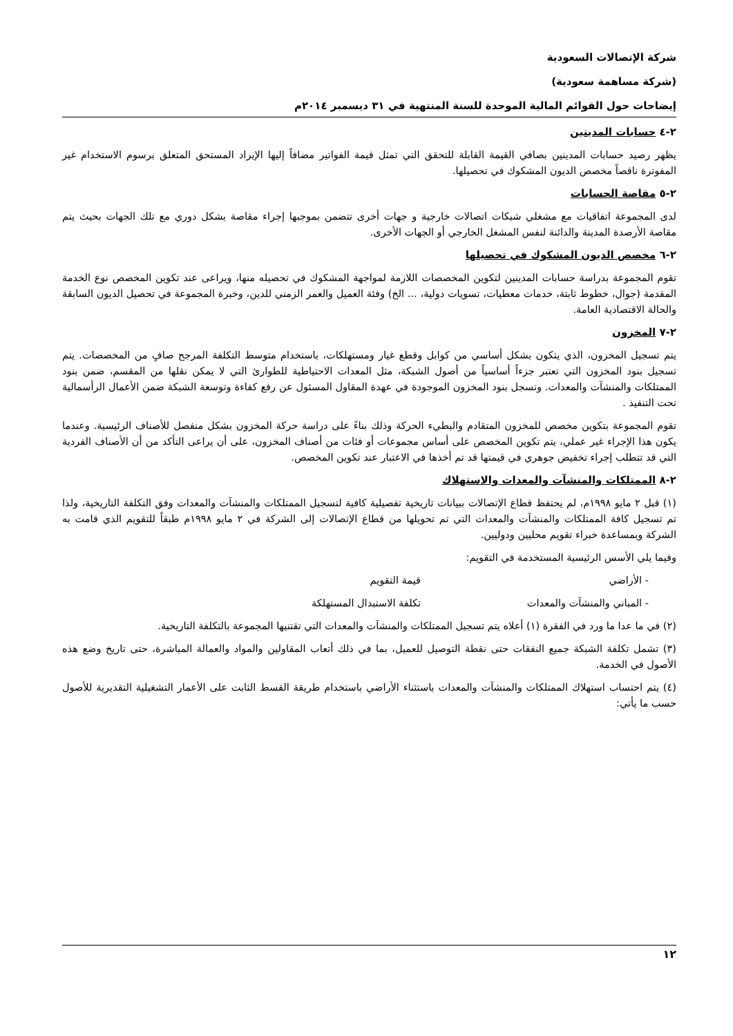شركة الإتصالات السعودية
(شركة مساهمة سعودية)
إيضاحات حول القوائم المالية الموحدة للسنة المنتهية في ٣١ ديسمبر ٢٠١٤م
٢-٤ حسابات المدينين
يظهر رصيد حسابات المدينين بصافي القيمة القابلة للتحقق التي تمثل قيمة الفواتير مضافاً إليها الإيراد المستحق المتعلق برسوم الاستخدام غير المفوترة ناقصاً مخصص الديون المشكوك في تحصيلها.
٢-٥ مقاصة الحسابات
لدى المجموعة اتفاقيات مع مشغلي شبكات اتصالات خارجية و جهات أخرى تتضمن بموجبها إجراء مقاصة بشكل دوري مع تلك الجهات بحيث يتم مقاصة الأرصدة المدينة والدائنة لنفس المشغل الخارجي أو الجهات الأخرى.
٢-٦ مخصص الديون المشكوك في تحصيلها
تقوم المجموعة بدراسة حسابات المدينين لتكوين المخصصات اللازمة لمواجهة المشكوك في تحصيله منها، ويراعى عند تكوين المخصص نوع الخدمة المقدمة (جوال، خطوط ثابتة، خدمات معطيات، تسويات دولية، ... الخ) وفئة العميل والعمر الزمني للدين، وخبرة المجموعة في تحصيل الديون السابقة والحالة الاقتصادية العامة.
٢-٧ المخزون
يتم تسجيل المخزون، الذي يتكون بشكل أساسي من كوابل وقطع غيار ومستهلكات، باستخدام متوسط التكلفة المرجح صافٍ من المخصصات. يتم تسجيل بنود المخزون التي تعتبر جزءاً أساسياً من أصول الشبكة، مثل المعدات الاحتياطية للطوارئ التي لا يمكن نقلها من المقسم، ضمن بنود الممتلكات والمنشآت والمعدات. وتسجل بنود المخزون الموجودة في عهدة المقاول المسئول عن رفع كفاءة وتوسعة الشبكة ضمن الأعمال الرأسمالية تحت التنفيذ .
تقوم المجموعة بتكوين مخصص للمخزون المتقادم والبطيء الحركة وذلك بناءً على دراسة حركة المخزون بشكل منفصل للأصناف الرئيسية. وعندما يكون هذا الإجراء غير عملي، يتم تكوين المخصص على أساس مجموعات أو فئات من أصناف المخزون، على أن يراعى التأكد من أن الأصناف الفردية التي قد تتطلب إجراء تخفيض جوهري في قيمتها قد تم أخذها في الاعتبار عند تكوين المخصص.
٢-٨ الممتلكات والمنشآت والمعدات والاستهلاك
(١) قبل ٢ مايو ١٩٩٨م، لم يحتفظ قطاع الإتصالات ببيانات تاريخية تفصيلية كافية لتسجيل الممتلكات والمنشآت والمعدات وفق التكلفة التاريخية، ولذا تم تسجيل كافة الممتلكات والمنشآت والمعدات التي تم تحويلها من قطاع الإتصالات إلى الشركة في ٢ مايو ١٩٩٨م طبقاً للتقويم الذي قامت به الشركة وبمساعدة خبراء تقويم محليين ودوليين.
وفيما يلي الأسس الرئيسية المستخدمة في التقويم:
- الأراضي قيمة التقويم
- المباني والمنشآت والمعدات تكلفة الاستبدال المستهلكة
(٢) في ما عدا ما ورد في الفقرة (١) أعلاه يتم تسجيل الممتلكات والمنشآت والمعدات التي تقتنيها المجموعة بالتكلفة التاريخية.
(٣) تشمل تكلفة الشبكة جميع النفقات حتى نقطة التوصيل للعميل، بما في ذلك أتعاب المقاولين والمواد والعمالة المباشرة، حتى تاريخ وضع هذه الأصول في الخدمة.
(٤) يتم احتساب استهلاك الممتلكات والمنشآت والمعدات باستثناء الأراضي باستخدام طريقة القسط الثابت على الأعمار التشغيلية التقديرية للأصول حسب ما يأتي:
١٢